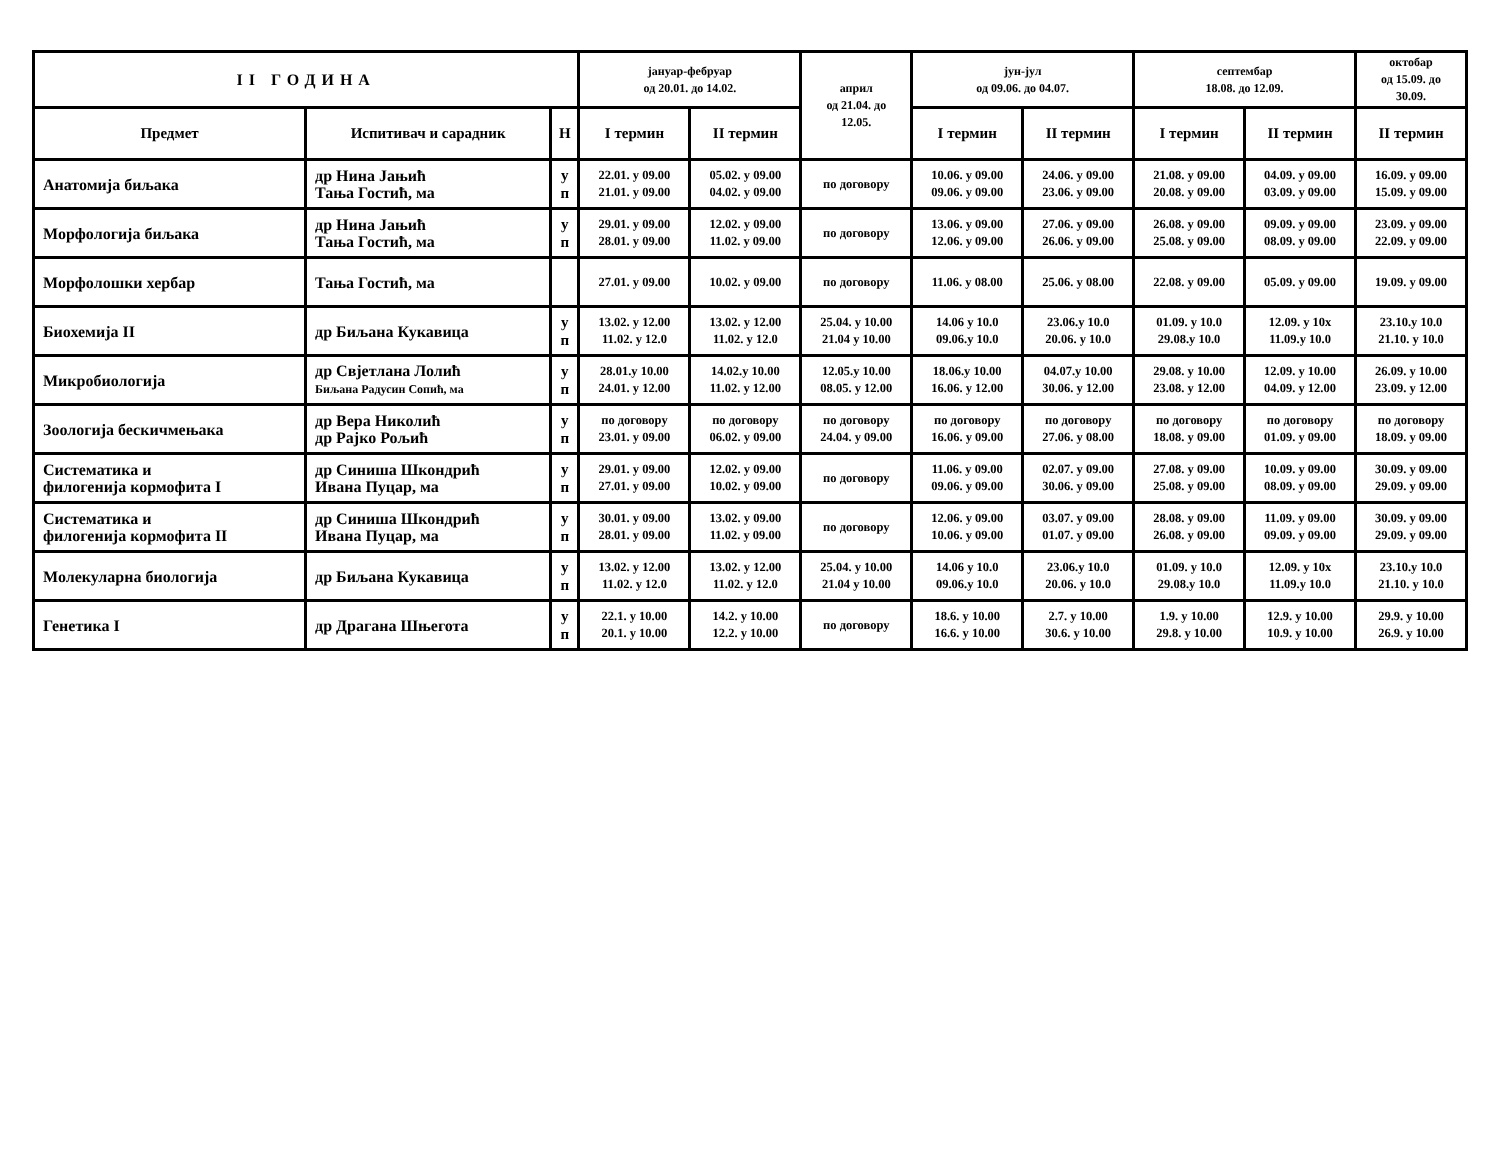| II ГОДИНА | | | јануар-фебруар од 20.01. до 14.02. | | април од 21.04. до 12.05. | јун-јул од 09.06. до 04.07. | | септембар 18.08. до 12.09. | | октобар од 15.09. до 30.09. |
| --- | --- | --- | --- | --- | --- | --- | --- | --- | --- | --- |
| Предмет | Испитивач и сарадник | Н | I термин | II термин | | I термин | II термин | I термин | II термин | II термин |
| Анатомија биљака | др Нина Јањић Тања Гостић, ма | у п | 22.01. у 09.00 21.01. у 09.00 | 05.02. у 09.00 04.02. у 09.00 | по договору | 10.06. у 09.00 09.06. у 09.00 | 24.06. у 09.00 23.06. у 09.00 | 21.08. у 09.00 20.08. у 09.00 | 04.09. у 09.00 03.09. у 09.00 | 16.09. у 09.00 15.09. у 09.00 |
| Морфологија биљака | др Нина Јањић Тања Гостић, ма | у п | 29.01. у 09.00 28.01. у 09.00 | 12.02. у 09.00 11.02. у 09.00 | по договору | 13.06. у 09.00 12.06. у 09.00 | 27.06. у 09.00 26.06. у 09.00 | 26.08. у 09.00 25.08. у 09.00 | 09.09. у 09.00 08.09. у 09.00 | 23.09. у 09.00 22.09. у 09.00 |
| Морфолошки хербар | Тања Гостић, ма | | 27.01. у 09.00 | 10.02. у 09.00 | по договору | 11.06. у 08.00 | 25.06. у 08.00 | 22.08. у 09.00 | 05.09. у 09.00 | 19.09. у 09.00 |
| Биохемија II | др Биљана Кукавица | у п | 13.02. у 12.00 11.02. у 12.0 | 13.02. у 12.00 11.02. у 12.0 | 25.04. у 10.00 21.04 у 10.00 | 14.06 у 10.0 09.06.у 10.0 | 23.06.у 10.0 20.06. у 10.0 | 01.09. у 10.0 29.08.у 10.0 | 12.09. у 10x 11.09.у 10.0 | 23.10.у 10.0 21.10. у 10.0 |
| Микробиологија | др Свјетлана Лолић Биљана Радусин Сопић, ма | у п | 28.01.у 10.00 24.01. у 12.00 | 14.02.у 10.00 11.02. у 12.00 | 12.05.у 10.00 08.05. у 12.00 | 18.06.у 10.00 16.06. у 12.00 | 04.07.у 10.00 30.06. у 12.00 | 29.08. у 10.00 23.08. у 12.00 | 12.09. у 10.00 04.09. у 12.00 | 26.09. у 10.00 23.09. у 12.00 |
| Зоологија бескичмењака | др Вера Николић др Рајко Рољић | у п | по договору 23.01. у 09.00 | по договору 06.02. у 09.00 | по договору 24.04. у 09.00 | по договору 16.06. у 09.00 | по договору 27.06. у 08.00 | по договору 18.08. у 09.00 | по договору 01.09. у 09.00 | по договору 18.09. у 09.00 |
| Систематика и филогенија кормофита I | др Синиша Шкондрић Ивана Пуцар, ма | у п | 29.01. у 09.00 27.01. у 09.00 | 12.02. у 09.00 10.02. у 09.00 | по договору | 11.06. у 09.00 09.06. у 09.00 | 02.07. у 09.00 30.06. у 09.00 | 27.08. у 09.00 25.08. у 09.00 | 10.09. у 09.00 08.09. у 09.00 | 30.09. у 09.00 29.09. у 09.00 |
| Систематика и филогенија кормофита II | др Синиша Шкондрић Ивана Пуцар, ма | у п | 30.01. у 09.00 28.01. у 09.00 | 13.02. у 09.00 11.02. у 09.00 | по договору | 12.06. у 09.00 10.06. у 09.00 | 03.07. у 09.00 01.07. у 09.00 | 28.08. у 09.00 26.08. у 09.00 | 11.09. у 09.00 09.09. у 09.00 | 30.09. у 09.00 29.09. у 09.00 |
| Молекуларна биологија | др Биљана Кукавица | у п | 13.02. у 12.00 11.02. у 12.0 | 13.02. у 12.00 11.02. у 12.0 | 25.04. у 10.00 21.04 у 10.00 | 14.06 у 10.0 09.06.у 10.0 | 23.06.у 10.0 20.06. у 10.0 | 01.09. у 10.0 29.08.у 10.0 | 12.09. у 10x 11.09.у 10.0 | 23.10.у 10.0 21.10. у 10.0 |
| Генетика I | др Драгана Шњегота | у п | 22.1. у 10.00 20.1. у 10.00 | 14.2. у 10.00 12.2. у 10.00 | по договору | 18.6. у 10.00 16.6. у 10.00 | 2.7. у 10.00 30.6. у 10.00 | 1.9. у 10.00 29.8. у 10.00 | 12.9. у 10.00 10.9. у 10.00 | 29.9. у 10.00 26.9. у 10.00 |